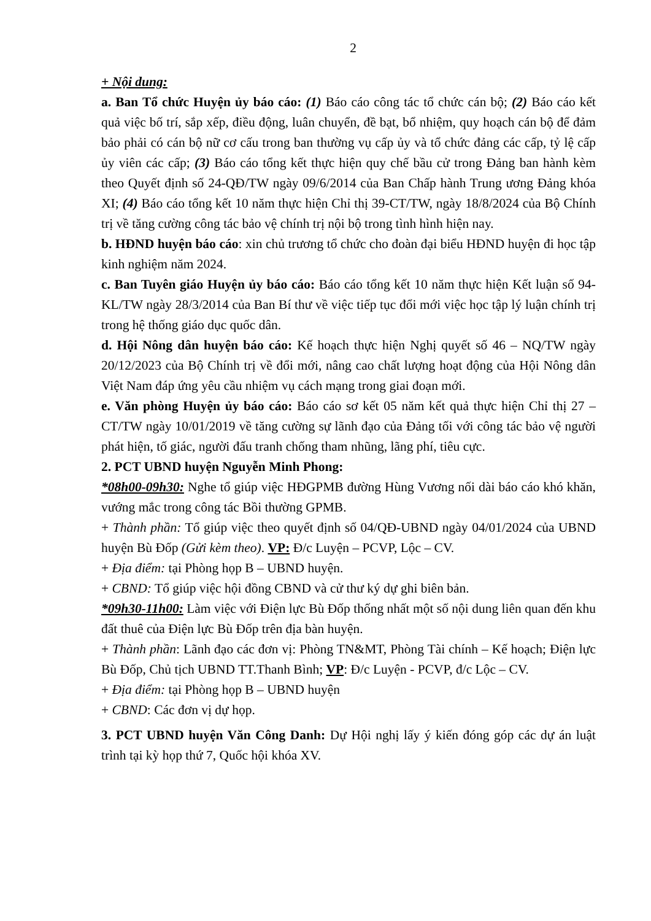2
+ Nội dung:
a. Ban Tổ chức Huyện ủy báo cáo: (1) Báo cáo công tác tổ chức cán bộ; (2) Báo cáo kết quả việc bố trí, sắp xếp, điều động, luân chuyển, đề bạt, bổ nhiệm, quy hoạch cán bộ để đảm bảo phải có cán bộ nữ cơ cấu trong ban thường vụ cấp ủy và tổ chức đảng các cấp, tỷ lệ cấp ủy viên các cấp; (3) Báo cáo tổng kết thực hiện quy chế bầu cử trong Đảng ban hành kèm theo Quyết định số 24-QĐ/TW ngày 09/6/2014 của Ban Chấp hành Trung ương Đảng khóa XI; (4) Báo cáo tổng kết 10 năm thực hiện Chỉ thị 39-CT/TW, ngày 18/8/2024 của Bộ Chính trị về tăng cường công tác bảo vệ chính trị nội bộ trong tình hình hiện nay.
b. HĐND huyện báo cáo: xin chủ trương tổ chức cho đoàn đại biểu HĐND huyện đi học tập kinh nghiệm năm 2024.
c. Ban Tuyên giáo Huyện ủy báo cáo: Báo cáo tổng kết 10 năm thực hiện Kết luận số 94-KL/TW ngày 28/3/2014 của Ban Bí thư về việc tiếp tục đổi mới việc học tập lý luận chính trị trong hệ thống giáo dục quốc dân.
d. Hội Nông dân huyện báo cáo: Kế hoạch thực hiện Nghị quyết số 46 – NQ/TW ngày 20/12/2023 của Bộ Chính trị về đổi mới, nâng cao chất lượng hoạt động của Hội Nông dân Việt Nam đáp ứng yêu cầu nhiệm vụ cách mạng trong giai đoạn mới.
e. Văn phòng Huyện ủy báo cáo: Báo cáo sơ kết 05 năm kết quả thực hiện Chỉ thị 27 – CT/TW ngày 10/01/2019 về tăng cường sự lãnh đạo của Đảng tối với công tác bảo vệ người phát hiện, tố giác, người đấu tranh chống tham nhũng, lãng phí, tiêu cực.
2. PCT UBND huyện Nguyễn Minh Phong:
*08h00-09h30: Nghe tổ giúp việc HĐGPMB đường Hùng Vương nối dài báo cáo khó khăn, vướng mắc trong công tác Bồi thường GPMB.
+ Thành phần: Tổ giúp việc theo quyết định số 04/QĐ-UBND ngày 04/01/2024 của UBND huyện Bù Đốp (Gửi kèm theo). VP: Đ/c Luyện – PCVP, Lộc – CV.
+ Địa điểm: tại Phòng họp B – UBND huyện.
+ CBND: Tổ giúp việc hội đồng CBND và cử thư ký dự ghi biên bản.
*09h30-11h00: Làm việc với Điện lực Bù Đốp thống nhất một số nội dung liên quan đến khu đất thuê của Điện lực Bù Đốp trên địa bàn huyện.
+ Thành phần: Lãnh đạo các đơn vị: Phòng TN&MT, Phòng Tài chính – Kế hoạch; Điện lực Bù Đốp, Chủ tịch UBND TT.Thanh Bình; VP: Đ/c Luyện - PCVP, đ/c Lộc – CV.
+ Địa điểm: tại Phòng họp B – UBND huyện
+ CBND: Các đơn vị dự họp.
3. PCT UBND huyện Văn Công Danh: Dự Hội nghị lấy ý kiến đóng góp các dự án luật trình tại kỳ họp thứ 7, Quốc hội khóa XV.